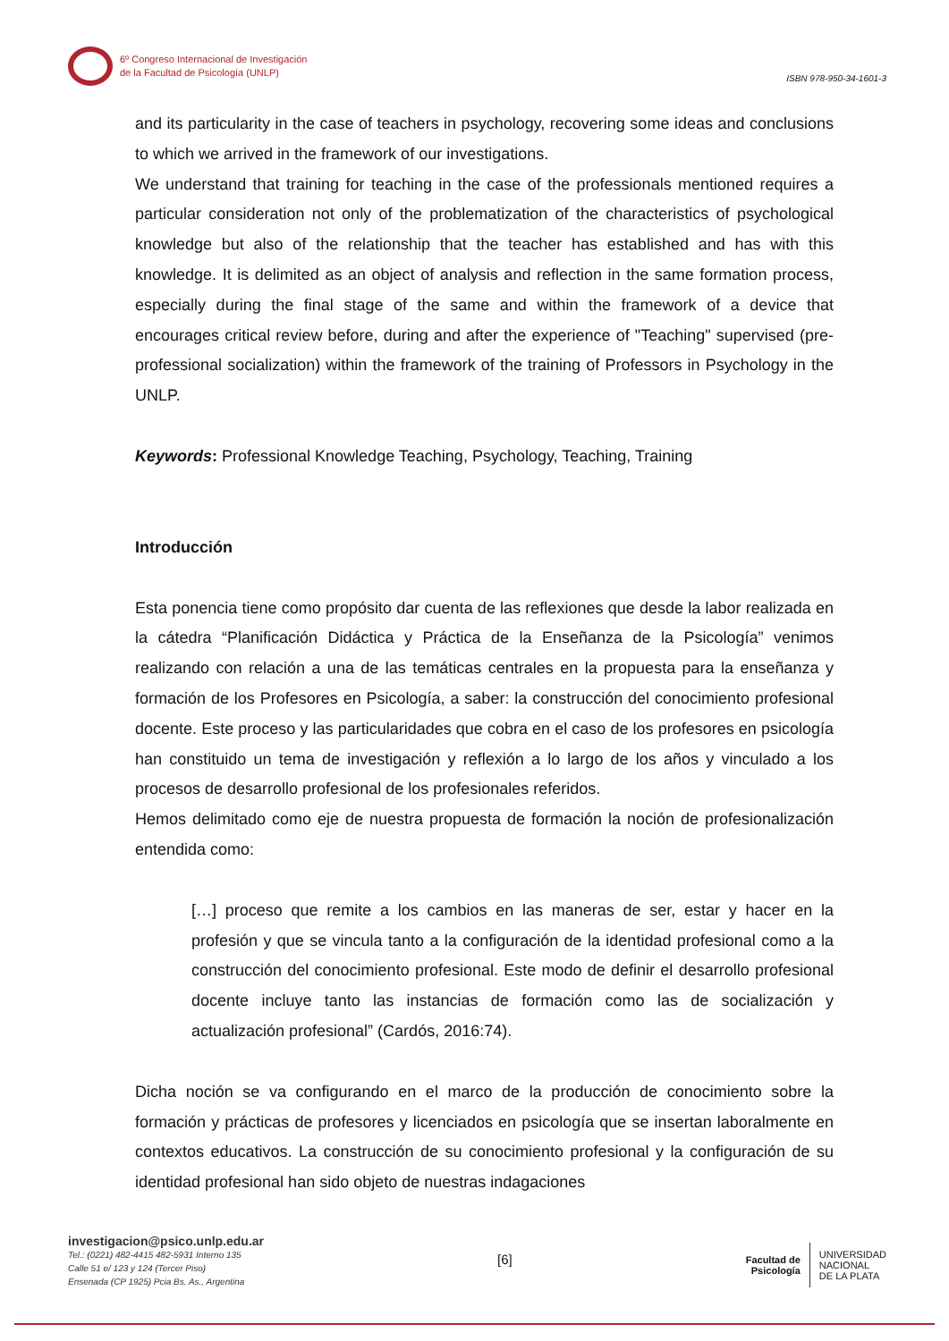6º Congreso Internacional de Investigación
de la Facultad de Psicología (UNLP)
ISBN 978-950-34-1601-3
and its particularity in the case of teachers in psychology, recovering some ideas and conclusions to which we arrived in the framework of our investigations.
We understand that training for teaching in the case of the professionals mentioned requires a particular consideration not only of the problematization of the characteristics of psychological knowledge but also of the relationship that the teacher has established and has with this knowledge. It is delimited as an object of analysis and reflection in the same formation process, especially during the final stage of the same and within the framework of a device that encourages critical review before, during and after the experience of "Teaching" supervised (pre-professional socialization) within the framework of the training of Professors in Psychology in the UNLP.
Keywords: Professional Knowledge Teaching, Psychology, Teaching, Training
Introducción
Esta ponencia tiene como propósito dar cuenta de las reflexiones que desde la labor realizada en la cátedra “Planificación Didáctica y Práctica de la Enseñanza de la Psicología” venimos realizando con relación a una de las temáticas centrales en la propuesta para la enseñanza y formación de los Profesores en Psicología, a saber: la construcción del conocimiento profesional docente. Este proceso y las particularidades que cobra en el caso de los profesores en psicología han constituido un tema de investigación y reflexión a lo largo de los años y vinculado a los procesos de desarrollo profesional de los profesionales referidos.
Hemos delimitado como eje de nuestra propuesta de formación la noción de profesionalización entendida como:
[…] proceso que remite a los cambios en las maneras de ser, estar y hacer en la profesión y que se vincula tanto a la configuración de la identidad profesional como a la construcción del conocimiento profesional. Este modo de definir el desarrollo profesional docente incluye tanto las instancias de formación como las de socialización y actualización profesional” (Cardós, 2016:74).
Dicha noción se va configurando en el marco de la producción de conocimiento sobre la formación y prácticas de profesores y licenciados en psicología que se insertan laboralmente en contextos educativos. La construcción de su conocimiento profesional y la configuración de su identidad profesional han sido objeto de nuestras indagaciones
investigacion@psico.unlp.edu.ar
Tel.: (0221) 482-4415 482-5931 Interno 135
Calle 51 e/ 123 y 124 (Tercer Piso)
Ensenada (CP 1925) Pcia Bs. As., Argentina
[6]
Facultad de
Psicología UNIVERSIDAD
NACIONAL
DE LA PLATA